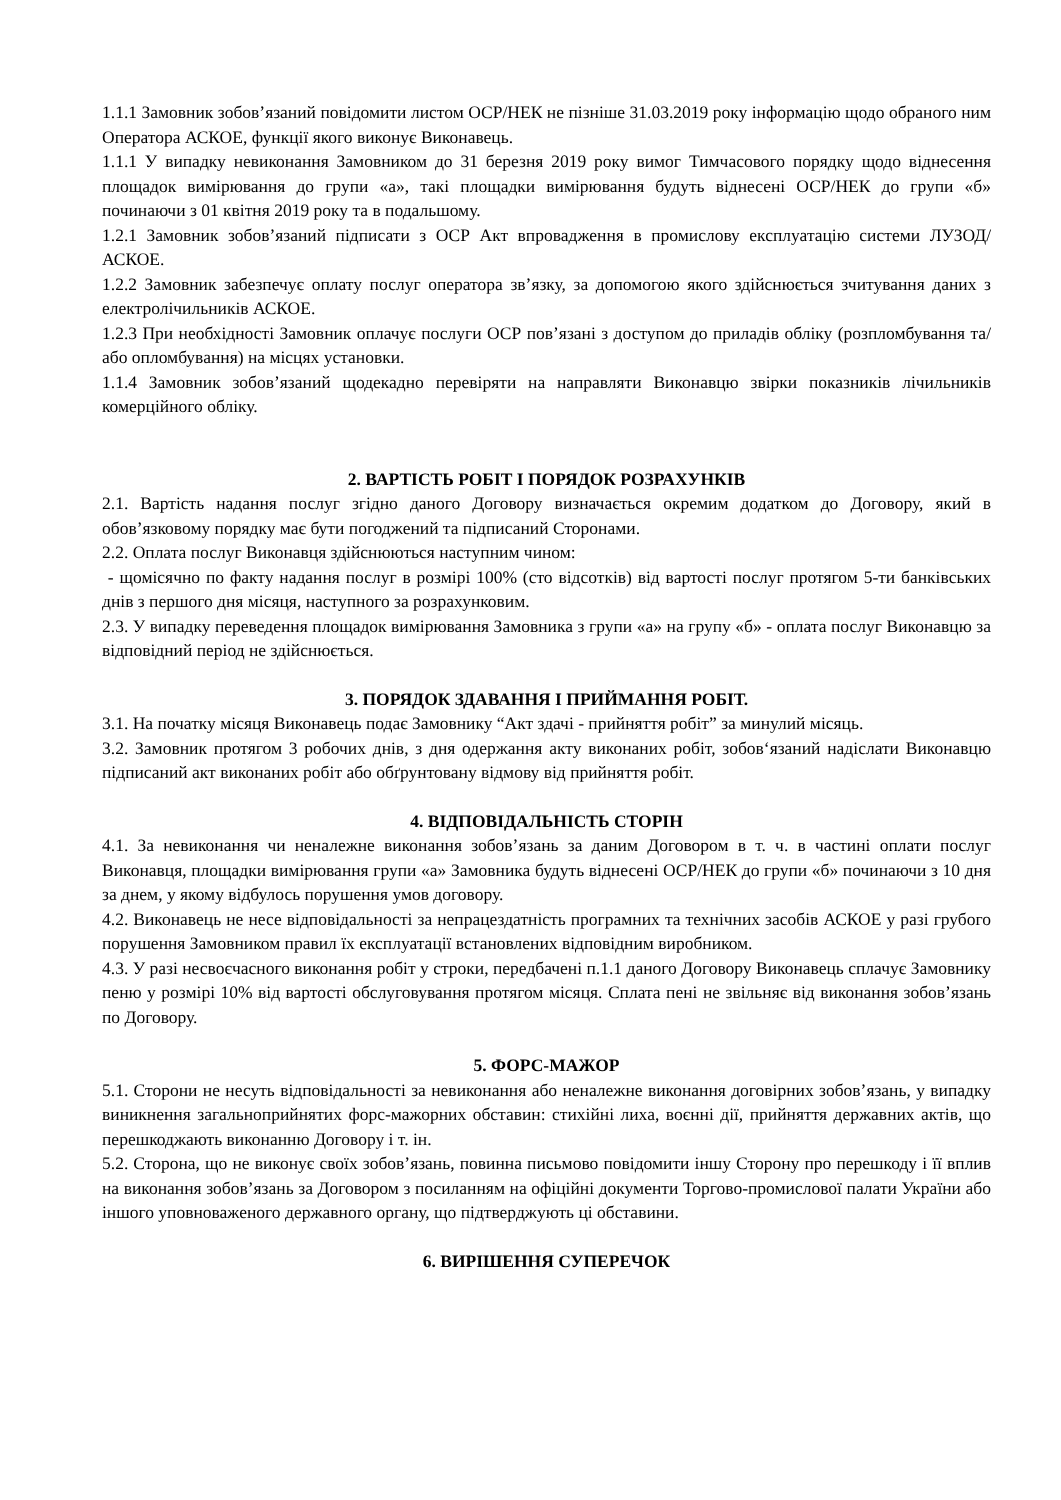1.1.1 Замовник зобов’язаний повідомити листом ОСР/НЕК не пізніше 31.03.2019 року інформацію щодо обраного ним Оператора АСКОЕ, функції якого виконує Виконавець.
1.1.1 У випадку невиконання Замовником до 31 березня 2019 року вимог Тимчасового порядку щодо віднесення площадок вимірювання до групи «а», такі площадки вимірювання будуть віднесені ОСР/НЕК до групи «б» починаючи з 01 квітня 2019 року та в подальшому.
1.2.1 Замовник зобов’язаний підписати з ОСР Акт впровадження в промислову експлуатацію системи ЛУЗОД/АСКОЕ.
1.2.2 Замовник забезпечує оплату послуг оператора зв’язку, за допомогою якого здійснюється зчитування даних з електролічильників АСКОЕ.
1.2.3 При необхідності Замовник оплачує послуги ОСР пов’язані з доступом до приладів обліку (розпломбування та/або опломбування) на місцях установки.
1.1.4 Замовник зобов’язаний щодекадно перевіряти на направляти Виконавцю звірки показників лічильників комерційного обліку.
2. ВАРТІСТЬ РОБІТ І ПОРЯДОК РОЗРАХУНКІВ
2.1. Вартість надання послуг згідно даного Договору визначається окремим додатком до Договору, який в обов’язковому порядку має бути погоджений та підписаний Сторонами.
2.2. Оплата послуг Виконавця здійснюються наступним чином:
- щомісячно по факту надання послуг в розмірі 100% (сто відсотків) від вартості послуг протягом 5-ти банківських днів з першого дня місяця, наступного за розрахунковим.
2.3. У випадку переведення площадок вимірювання Замовника з групи «а» на групу «б» - оплата послуг Виконавцю за відповідний період не здійснюється.
3. ПОРЯДОК ЗДАВАННЯ І ПРИЙМАННЯ РОБІТ.
3.1. На початку місяця Виконавець подає Замовнику “Акт здачі - прийняття робіт” за минулий місяць.
3.2. Замовник протягом 3 робочих днів, з дня одержання акту виконаних робіт, зобов‘язаний надіслати Виконавцю підписаний акт виконаних робіт або обґрунтовану відмову від прийняття робіт.
4. ВІДПОВІДАЛЬНІСТЬ СТОРІН
4.1. За невиконання чи неналежне виконання зобов’язань за даним Договором в т. ч. в частині оплати послуг Виконавця, площадки вимірювання групи «а» Замовника будуть віднесені ОСР/НЕК до групи «б» починаючи з 10 дня за днем, у якому відбулось порушення умов договору.
4.2. Виконавець не несе відповідальності за непрацездатність програмних та технічних засобів АСКОЕ у разі грубого порушення Замовником правил їх експлуатації встановлених відповідним виробником.
4.3. У разі несвоєчасного виконання робіт у строки, передбачені п.1.1 даного Договору Виконавець сплачує Замовнику пеню у розмірі 10% від вартості обслуговування протягом місяця. Сплата пені не звільняє від виконання зобов’язань по Договору.
5. ФОРС-МАЖОР
5.1. Сторони не несуть відповідальності за невиконання або неналежне виконання договірних зобов’язань, у випадку виникнення загальноприйнятих форс-мажорних обставин: стихійні лиха, воєнні дії, прийняття державних актів, що перешкоджають виконанню Договору і т. ін.
5.2. Сторона, що не виконує своїх зобов’язань, повинна письмово повідомити іншу Сторону про перешкоду і її вплив на виконання зобов’язань за Договором з посиланням на офіційні документи Торгово-промислової палати України або іншого уповноваженого державного органу, що підтверджують ці обставини.
6. ВИРІШЕННЯ СУПЕРЕЧОК